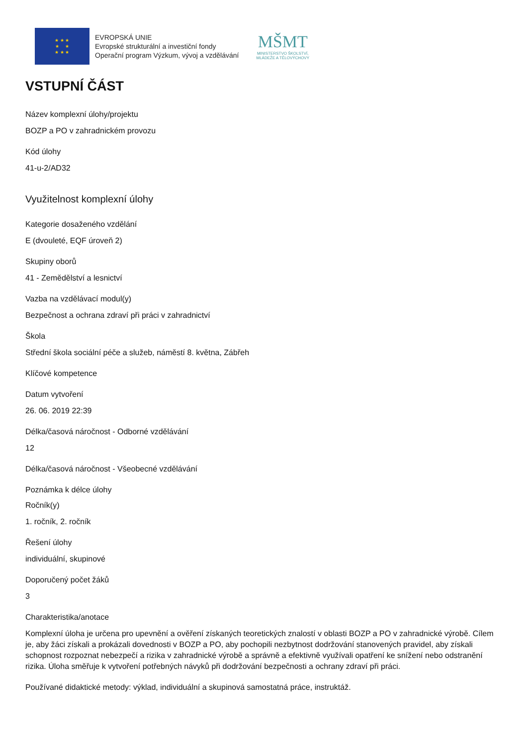★ ★ ★
★ ★
★ ★ ★
EVROPSKÁ UNIE
Evropské strukturální a investiční fondy
Operační program Výzkum, vývoj a vzdělávání
MŠMT
MINISTERSTVO ŠKOLSTVÍ,
MLÁDEŽE A TĚLOVÝCHOVY
VSTUPNÍ ČÁST
Název komplexní úlohy/projektu
BOZP a PO v zahradnickém provozu
Kód úlohy
41-u-2/AD32
Využitelnost komplexní úlohy
Kategorie dosaženého vzdělání
E (dvouleté, EQF úroveň 2)
Skupiny oborů
41 - Zemědělství a lesnictví
Vazba na vzdělávací modul(y)
Bezpečnost a ochrana zdraví při práci v zahradnictví
Škola
Střední škola sociální péče a služeb, náměstí 8. května, Zábřeh
Klíčové kompetence
Datum vytvoření
26. 06. 2019 22:39
Délka/časová náročnost - Odborné vzdělávání
12
Délka/časová náročnost - Všeobecné vzdělávání
Poznámka k délce úlohy
Ročník(y)
1. ročník, 2. ročník
Řešení úlohy
individuální, skupinové
Doporučený počet žáků
3
Charakteristika/anotace
Komplexní úloha je určena pro upevnění a ověření získaných teoretických znalostí v oblasti BOZP a PO v zahradnické výrobě. Cílem je, aby žáci získali a prokázali dovednosti v BOZP a PO, aby pochopili nezbytnost dodržování stanovených pravidel, aby získali schopnost rozpoznat nebezpečí a rizika v zahradnické výrobě a správně a efektivně využívali opatření ke snížení nebo odstranění rizika. Úloha směřuje k vytvoření potřebných návyků při dodržování bezpečnosti a ochrany zdraví při práci.
Používané didaktické metody: výklad, individuální a skupinová samostatná práce, instruktáž.